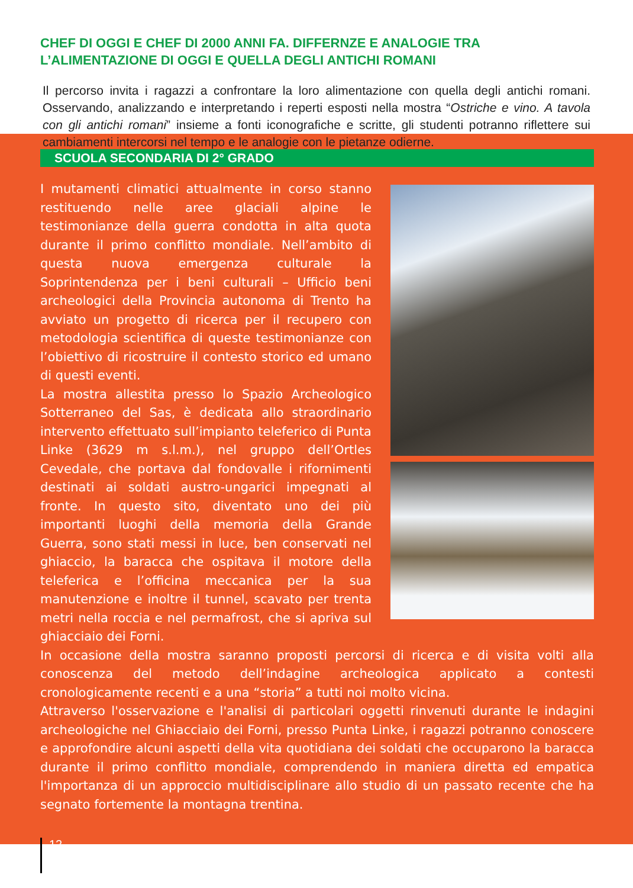CHEF DI OGGI E CHEF DI 2000 ANNI FA. DIFFERNZE E ANALOGIE TRA L’ALIMENTAZIONE DI OGGI E QUELLA DEGLI ANTICHI ROMANI
Il percorso invita i ragazzi a confrontare la loro alimentazione con quella degli antichi romani. Osservando, analizzando e interpretando i reperti esposti nella mostra “Ostriche e vino. A tavola con gli antichi romani” insieme a fonti iconografiche e scritte, gli studenti potranno riflettere sui cambiamenti intercorsi nel tempo e le analogie con le pietanze odierne.
SCUOLA SECONDARIA DI 2° GRADO
I mutamenti climatici attualmente in corso stanno restituendo nelle aree glaciali alpine le testimonianze della guerra condotta in alta quota durante il primo conflitto mondiale. Nell’ambito di questa nuova emergenza culturale la Soprintendenza per i beni culturali – Ufficio beni archeologici della Provincia autonoma di Trento ha avviato un progetto di ricerca per il recupero con metodologia scientifica di queste testimonianze con l’obiettivo di ricostruire il contesto storico ed umano di questi eventi.
La mostra allestita presso lo Spazio Archeologico Sotterraneo del Sas, è dedicata allo straordinario intervento effettuato sull’impianto teleferico di Punta Linke (3629 m s.l.m.), nel gruppo dell’Ortles Cevedale, che portava dal fondovalle i rifornimenti destinati ai soldati austro-ungarici impegnati al fronte. In questo sito, diventato uno dei più importanti luoghi della memoria della Grande Guerra, sono stati messi in luce, ben conservati nel ghiaccio, la baracca che ospitava il motore della teleferica e l’officina meccanica per la sua manutenzione e inoltre il tunnel, scavato per trenta metri nella roccia e nel permafrost, che si apriva sul ghiacciaio dei Forni.
In occasione della mostra saranno proposti percorsi di ricerca e di visita volti alla conoscenza del metodo dell’indagine archeologica applicato a contesti cronologicamente recenti e a una “storia” a tutti noi molto vicina.
Attraverso l'osservazione e l'analisi di particolari oggetti rinvenuti durante le indagini archeologiche nel Ghiacciaio dei Forni, presso Punta Linke, i ragazzi potranno conoscere e approfondire alcuni aspetti della vita quotidiana dei soldati che occuparono la baracca durante il primo conflitto mondiale, comprendendo in maniera diretta ed empatica l'importanza di un approccio multidisciplinare allo studio di un passato recente che ha segnato fortemente la montagna trentina.
12